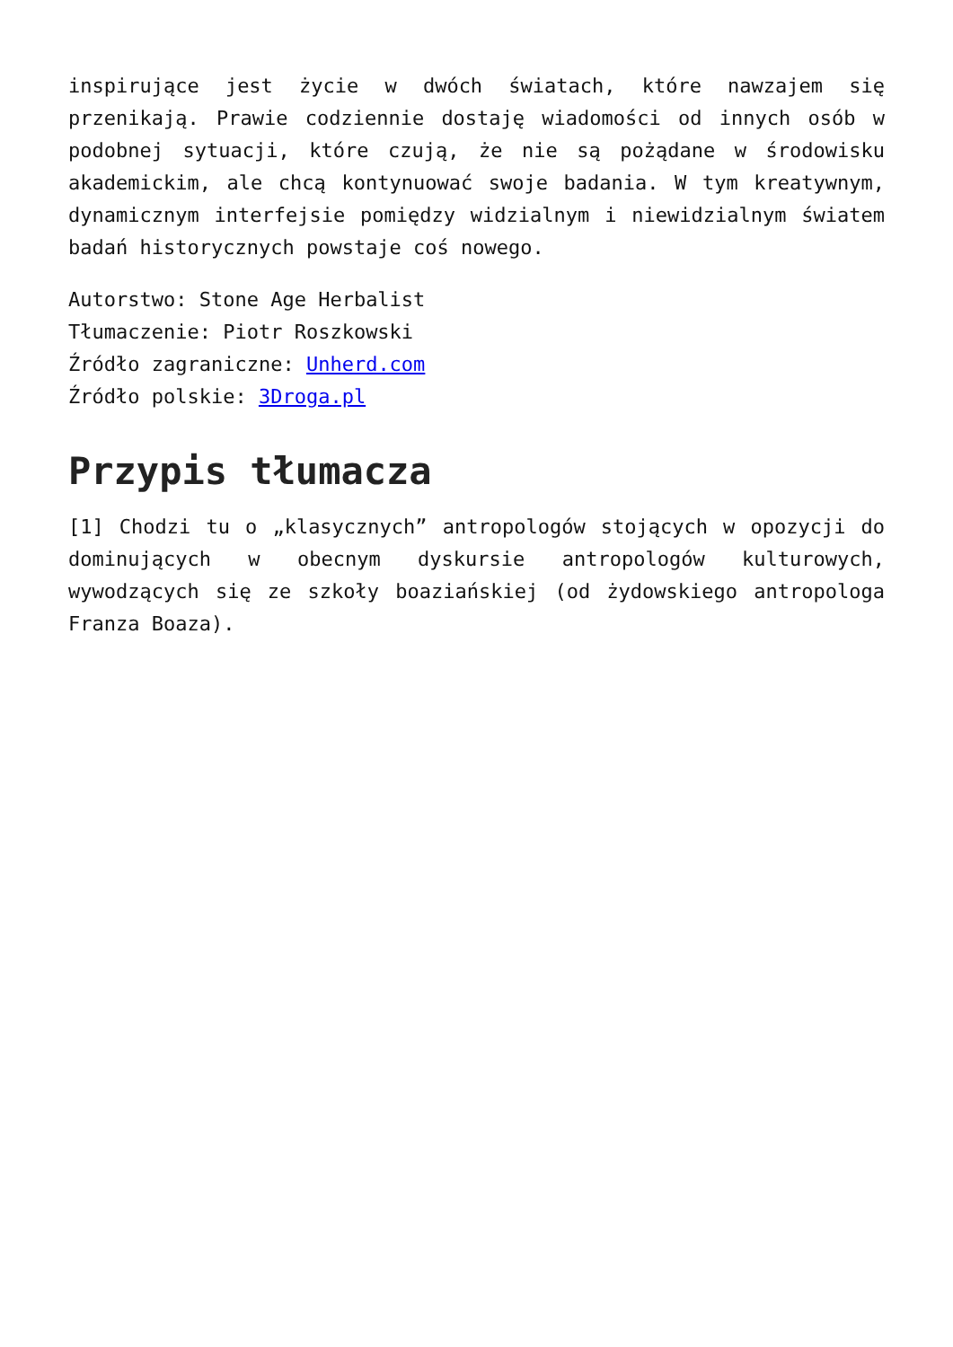inspirujące jest życie w dwóch światach, które nawzajem się przenikają. Prawie codziennie dostaję wiadomości od innych osób w podobnej sytuacji, które czują, że nie są pożądane w środowisku akademickim, ale chcą kontynuować swoje badania. W tym kreatywnym, dynamicznym interfejsie pomiędzy widzialnym i niewidzialnym światem badań historycznych powstaje coś nowego.
Autorstwo: Stone Age Herbalist
Tłumaczenie: Piotr Roszkowski
Źródło zagraniczne: Unherd.com
Źródło polskie: 3Droga.pl
Przypis tłumacza
[1] Chodzi tu o „klasycznych” antropologów stojących w opozycji do dominujących w obecnym dyskursie antropologów kulturowych, wywodzących się ze szkoły boaziańskiej (od żydowskiego antropologa Franza Boaza).